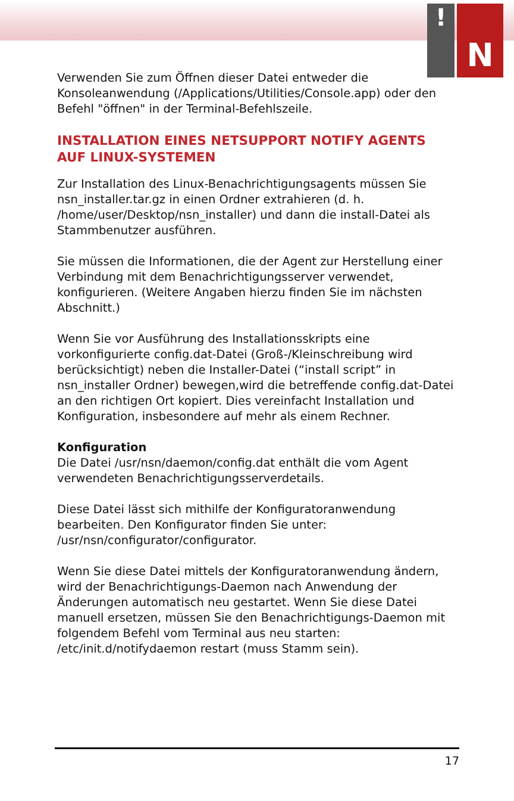!
N
Verwenden Sie zum Öffnen dieser Datei entweder die Konsoleanwendung (/Applications/Utilities/Console.app) oder den Befehl "öffnen" in der Terminal-Befehlszeile.
INSTALLATION EINES NETSUPPORT NOTIFY AGENTS AUF LINUX-SYSTEMEN
Zur Installation des Linux-Benachrichtigungsagents müssen Sie nsn_installer.tar.gz in einen Ordner extrahieren (d. h. /home/user/Desktop/nsn_installer) und dann die install-Datei als Stammbenutzer ausführen.
Sie müssen die Informationen, die der Agent zur Herstellung einer Verbindung mit dem Benachrichtigungsserver verwendet, konfigurieren. (Weitere Angaben hierzu finden Sie im nächsten Abschnitt.)
Wenn Sie vor Ausführung des Installationsskripts eine vorkonfigurierte config.dat-Datei (Groß-/Kleinschreibung wird berücksichtigt) neben die Installer-Datei (“install script” in nsn_installer Ordner) bewegen,wird die betreffende config.dat-Datei an den richtigen Ort kopiert. Dies vereinfacht Installation und Konfiguration, insbesondere auf mehr als einem Rechner.
Konfiguration
Die Datei /usr/nsn/daemon/config.dat enthält die vom Agent verwendeten Benachrichtigungsserverdetails.
Diese Datei lässt sich mithilfe der Konfiguratoranwendung bearbeiten. Den Konfigurator finden Sie unter: /usr/nsn/configurator/configurator.
Wenn Sie diese Datei mittels der Konfiguratoranwendung ändern, wird der Benachrichtigungs-Daemon nach Anwendung der Änderungen automatisch neu gestartet. Wenn Sie diese Datei manuell ersetzen, müssen Sie den Benachrichtigungs-Daemon mit folgendem Befehl vom Terminal aus neu starten: /etc/init.d/notifydaemon restart (muss Stamm sein).
17